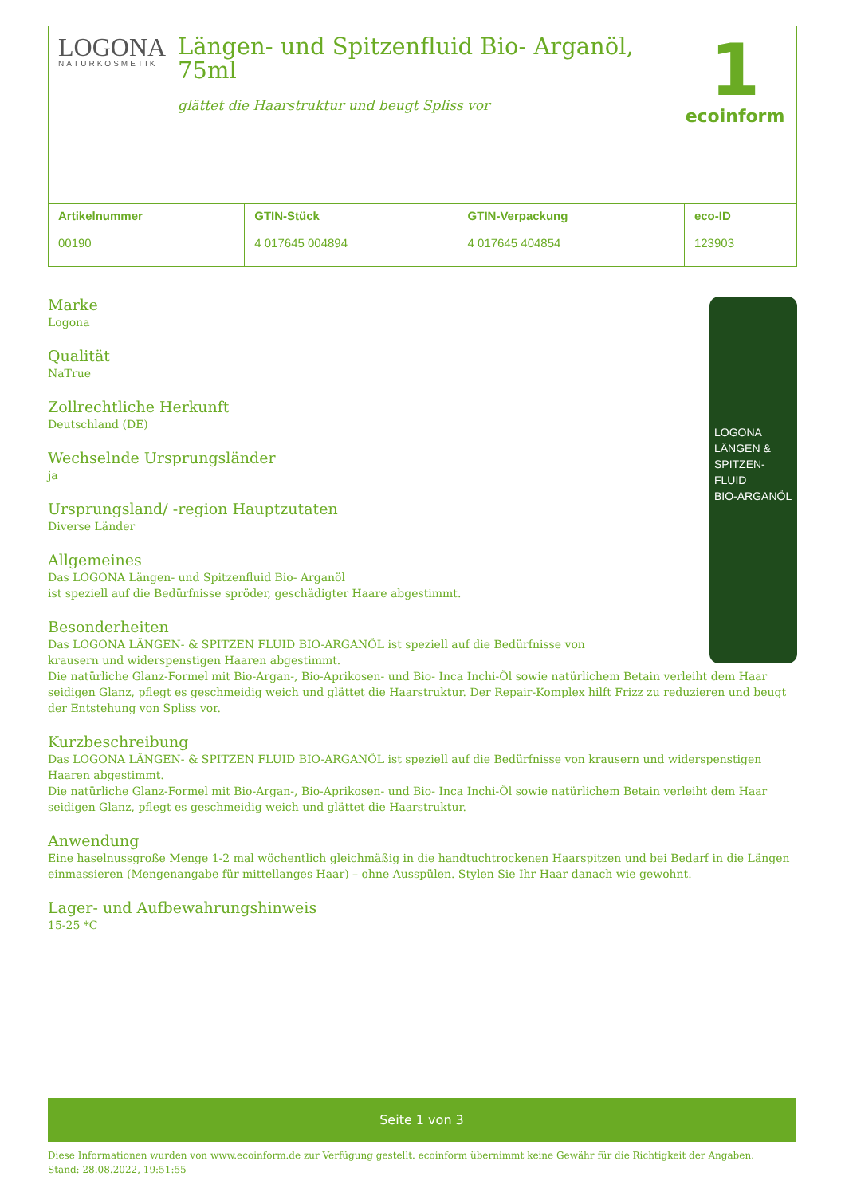LOGONA
NATURKOSMETIK
Längen- und Spitzenfluid Bio- Arganöl, 75ml
glättet die Haarstruktur und beugt Spliss vor
1
ecoinform
| Artikelnummer 00190 | GTIN-Stück 4 017645 004894 | GTIN-Verpackung 4 017645 404854 | eco-ID 123903 |
LOGONA
LÄNGEN & SPITZEN-FLUID
BIO-ARGANÖL
Marke
Logona
Qualität
NaTrue
Zollrechtliche Herkunft
Deutschland (DE)
Wechselnde Ursprungsländer
ja
Ursprungsland/ -region Hauptzutaten
Diverse Länder
Allgemeines
Das LOGONA Längen- und Spitzenfluid Bio- Arganöl
ist speziell auf die Bedürfnisse spröder, geschädigter Haare abgestimmt.
Besonderheiten
Das LOGONA LÄNGEN- & SPITZEN FLUID BIO-ARGANÖL ist speziell auf die Bedürfnisse von
krausern und widerspenstigen Haaren abgestimmt.
Die natürliche Glanz-Formel mit Bio-Argan-, Bio-Aprikosen- und Bio- Inca Inchi-Öl sowie natürlichem Betain verleiht dem Haar seidigen Glanz, pflegt es geschmeidig weich und glättet die Haarstruktur. Der Repair-Komplex hilft Frizz zu reduzieren und beugt der Entstehung von Spliss vor.
Kurzbeschreibung
Das LOGONA LÄNGEN- & SPITZEN FLUID BIO-ARGANÖL ist speziell auf die Bedürfnisse von krausern und widerspenstigen Haaren abgestimmt.
Die natürliche Glanz-Formel mit Bio-Argan-, Bio-Aprikosen- und Bio- Inca Inchi-Öl sowie natürlichem Betain verleiht dem Haar seidigen Glanz, pflegt es geschmeidig weich und glättet die Haarstruktur.
Anwendung
Eine haselnussgroße Menge 1-2 mal wöchentlich gleichmäßig in die handtuchtrockenen Haarspitzen und bei Bedarf in die Längen einmassieren (Mengenangabe für mittellanges Haar) – ohne Ausspülen. Stylen Sie Ihr Haar danach wie gewohnt.
Lager- und Aufbewahrungshinweis
15-25 *C
Seite 1 von 3
Diese Informationen wurden von www.ecoinform.de zur Verfügung gestellt. ecoinform übernimmt keine Gewähr für die Richtigkeit der Angaben.
Stand: 28.08.2022, 19:51:55